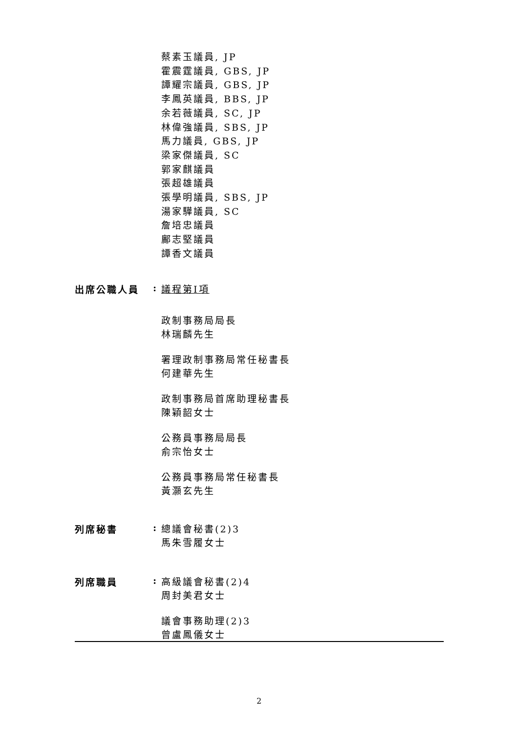蔡素玉議員, JP
霍震霆議員, GBS, JP
譚耀宗議員, GBS, JP
李鳳英議員, BBS, JP
余若薇議員, SC, JP
林偉強議員, SBS, JP
馬力議員, GBS, JP
梁家傑議員, SC
郭家麒議員
張超雄議員
張學明議員, SBS, JP
湯家驊議員, SC
詹培忠議員
鄺志堅議員
譚香文議員
出席公職人員 :
議程第I項
政制事務局局長
林瑞麟先生
署理政制事務局常任秘書長
何建華先生
政制事務局首席助理秘書長
陳穎韶女士
公務員事務局局長
俞宗怡女士
公務員事務局常任秘書長
黃灝玄先生
列席秘書 :
總議會秘書(2)3
馬朱雪履女士
列席職員 :
高級議會秘書(2)4
周封美君女士
議會事務助理(2)3
曾盧鳳儀女士
2